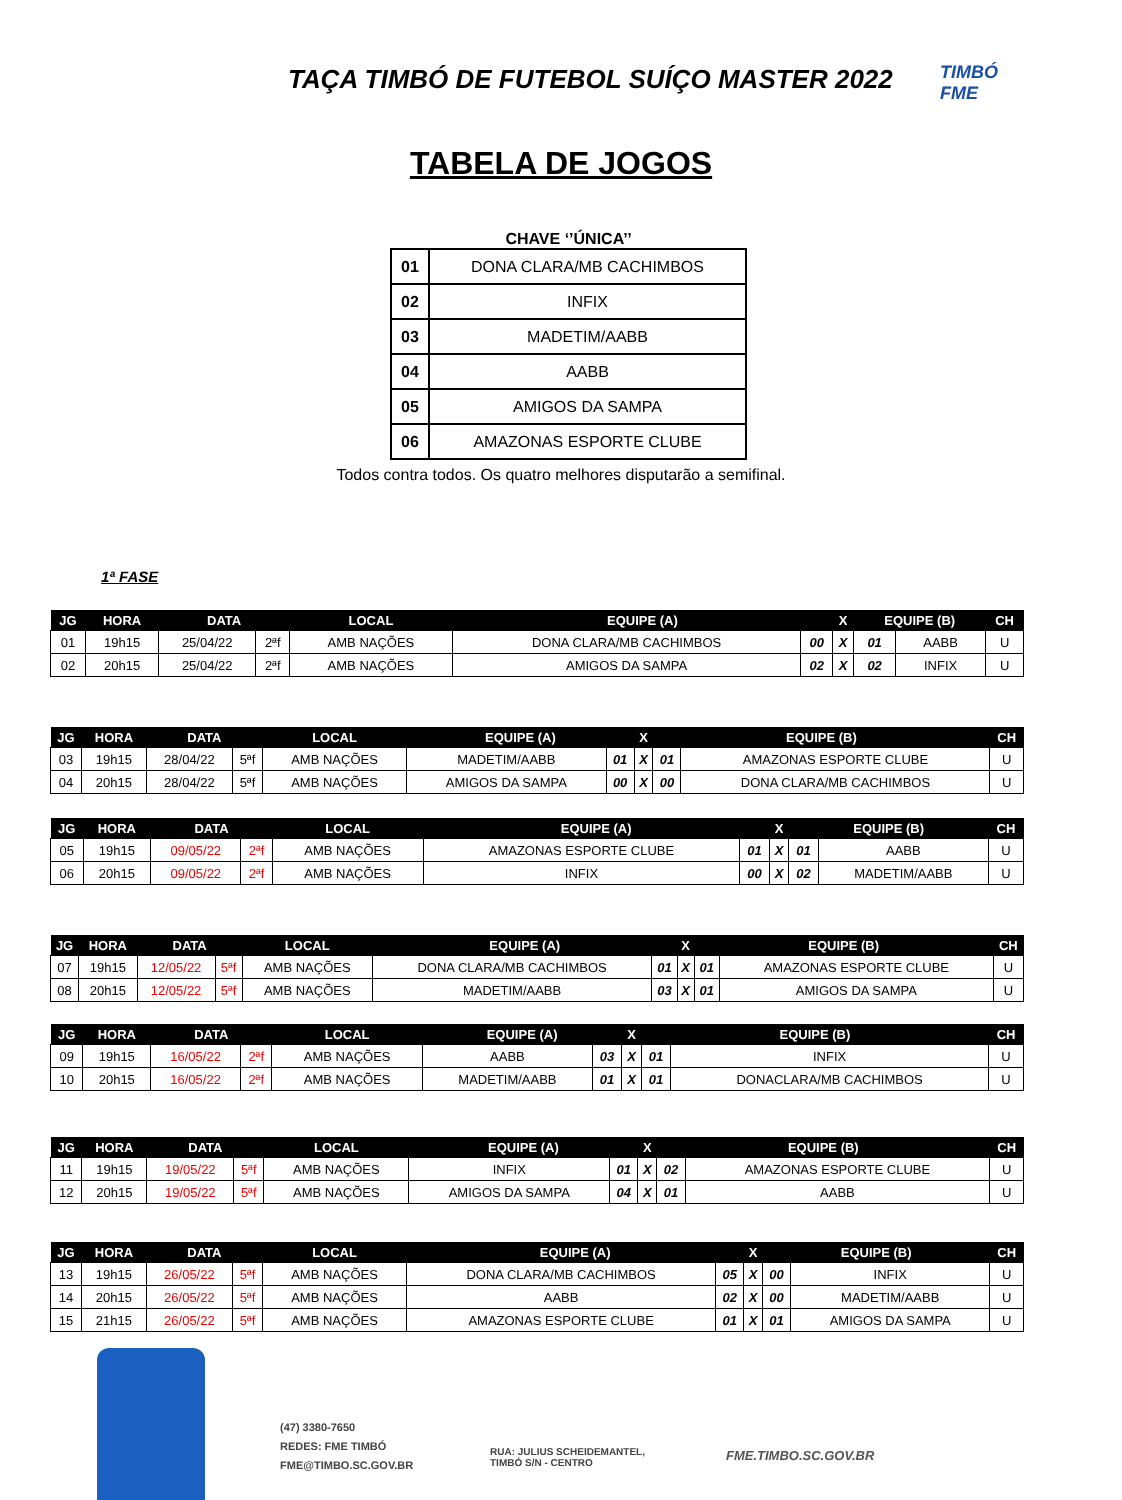TAÇA TIMBÓ DE FUTEBOL SUÍÇO MASTER 2022
TIMBÓ
FME
TABELA DE JOGOS
CHAVE ‘’ÚNICA’’
| 01 | DONA CLARA/MB CACHIMBOS |
| 02 | INFIX |
| 03 | MADETIM/AABB |
| 04 | AABB |
| 05 | AMIGOS DA SAMPA |
| 06 | AMAZONAS ESPORTE CLUBE |
Todos contra todos. Os quatro melhores disputarão a semifinal.
1ª FASE
| JG | HORA | DATA | | LOCAL | EQUIPE (A) | | X | EQUIPE (B) | | CH |
| --- | --- | --- | --- | --- | --- | --- | --- | --- | --- | --- |
| 01 | 19h15 | 25/04/22 | 2ªf | AMB NAÇÕES | DONA CLARA/MB CACHIMBOS | 00 | X | 01 | AABB | U |
| 02 | 20h15 | 25/04/22 | 2ªf | AMB NAÇÕES | AMIGOS DA SAMPA | 02 | X | 02 | INFIX | U |
| JG | HORA | DATA | | LOCAL | EQUIPE (A) | | X | EQUIPE (B) | | CH |
| --- | --- | --- | --- | --- | --- | --- | --- | --- | --- | --- |
| 03 | 19h15 | 28/04/22 | 5ªf | AMB NAÇÕES | MADETIM/AABB | 01 | X | 01 | AMAZONAS ESPORTE CLUBE | U |
| 04 | 20h15 | 28/04/22 | 5ªf | AMB NAÇÕES | AMIGOS DA SAMPA | 00 | X | 00 | DONA CLARA/MB CACHIMBOS | U |
| JG | HORA | DATA | | LOCAL | EQUIPE (A) | | X | EQUIPE (B) | | CH |
| --- | --- | --- | --- | --- | --- | --- | --- | --- | --- | --- |
| 05 | 19h15 | 09/05/22 | 2ªf | AMB NAÇÕES | AMAZONAS ESPORTE CLUBE | 01 | X | 01 | AABB | U |
| 06 | 20h15 | 09/05/22 | 2ªf | AMB NAÇÕES | INFIX | 00 | X | 02 | MADETIM/AABB | U |
| JG | HORA | DATA | | LOCAL | EQUIPE (A) | | X | EQUIPE (B) | | CH |
| --- | --- | --- | --- | --- | --- | --- | --- | --- | --- | --- |
| 07 | 19h15 | 12/05/22 | 5ªf | AMB NAÇÕES | DONA CLARA/MB CACHIMBOS | 01 | X | 01 | AMAZONAS ESPORTE CLUBE | U |
| 08 | 20h15 | 12/05/22 | 5ªf | AMB NAÇÕES | MADETIM/AABB | 03 | X | 01 | AMIGOS DA SAMPA | U |
| JG | HORA | DATA | | LOCAL | EQUIPE (A) | | X | EQUIPE (B) | | CH |
| --- | --- | --- | --- | --- | --- | --- | --- | --- | --- | --- |
| 09 | 19h15 | 16/05/22 | 2ªf | AMB NAÇÕES | AABB | 03 | X | 01 | INFIX | U |
| 10 | 20h15 | 16/05/22 | 2ªf | AMB NAÇÕES | MADETIM/AABB | 01 | X | 01 | DONACLARA/MB CACHIMBOS | U |
| JG | HORA | DATA | | LOCAL | EQUIPE (A) | | X | EQUIPE (B) | | CH |
| --- | --- | --- | --- | --- | --- | --- | --- | --- | --- | --- |
| 11 | 19h15 | 19/05/22 | 5ªf | AMB NAÇÕES | INFIX | 01 | X | 02 | AMAZONAS ESPORTE CLUBE | U |
| 12 | 20h15 | 19/05/22 | 5ªf | AMB NAÇÕES | AMIGOS DA SAMPA | 04 | X | 01 | AABB | U |
| JG | HORA | DATA | | LOCAL | EQUIPE (A) | | X | EQUIPE (B) | | CH |
| --- | --- | --- | --- | --- | --- | --- | --- | --- | --- | --- |
| 13 | 19h15 | 26/05/22 | 5ªf | AMB NAÇÕES | DONA CLARA/MB CACHIMBOS | 05 | X | 00 | INFIX | U |
| 14 | 20h15 | 26/05/22 | 5ªf | AMB NAÇÕES | AABB | 02 | X | 00 | MADETIM/AABB | U |
| 15 | 21h15 | 26/05/22 | 5ªf | AMB NAÇÕES | AMAZONAS ESPORTE CLUBE | 01 | X | 01 | AMIGOS DA SAMPA | U |
(47) 3380-7650
REDES: FME TIMBÓ
FME@TIMBO.SC.GOV.BR
RUA: JULIUS SCHEIDEMANTEL,
TIMBÓ S/N - CENTRO
FME.TIMBO.SC.GOV.BR